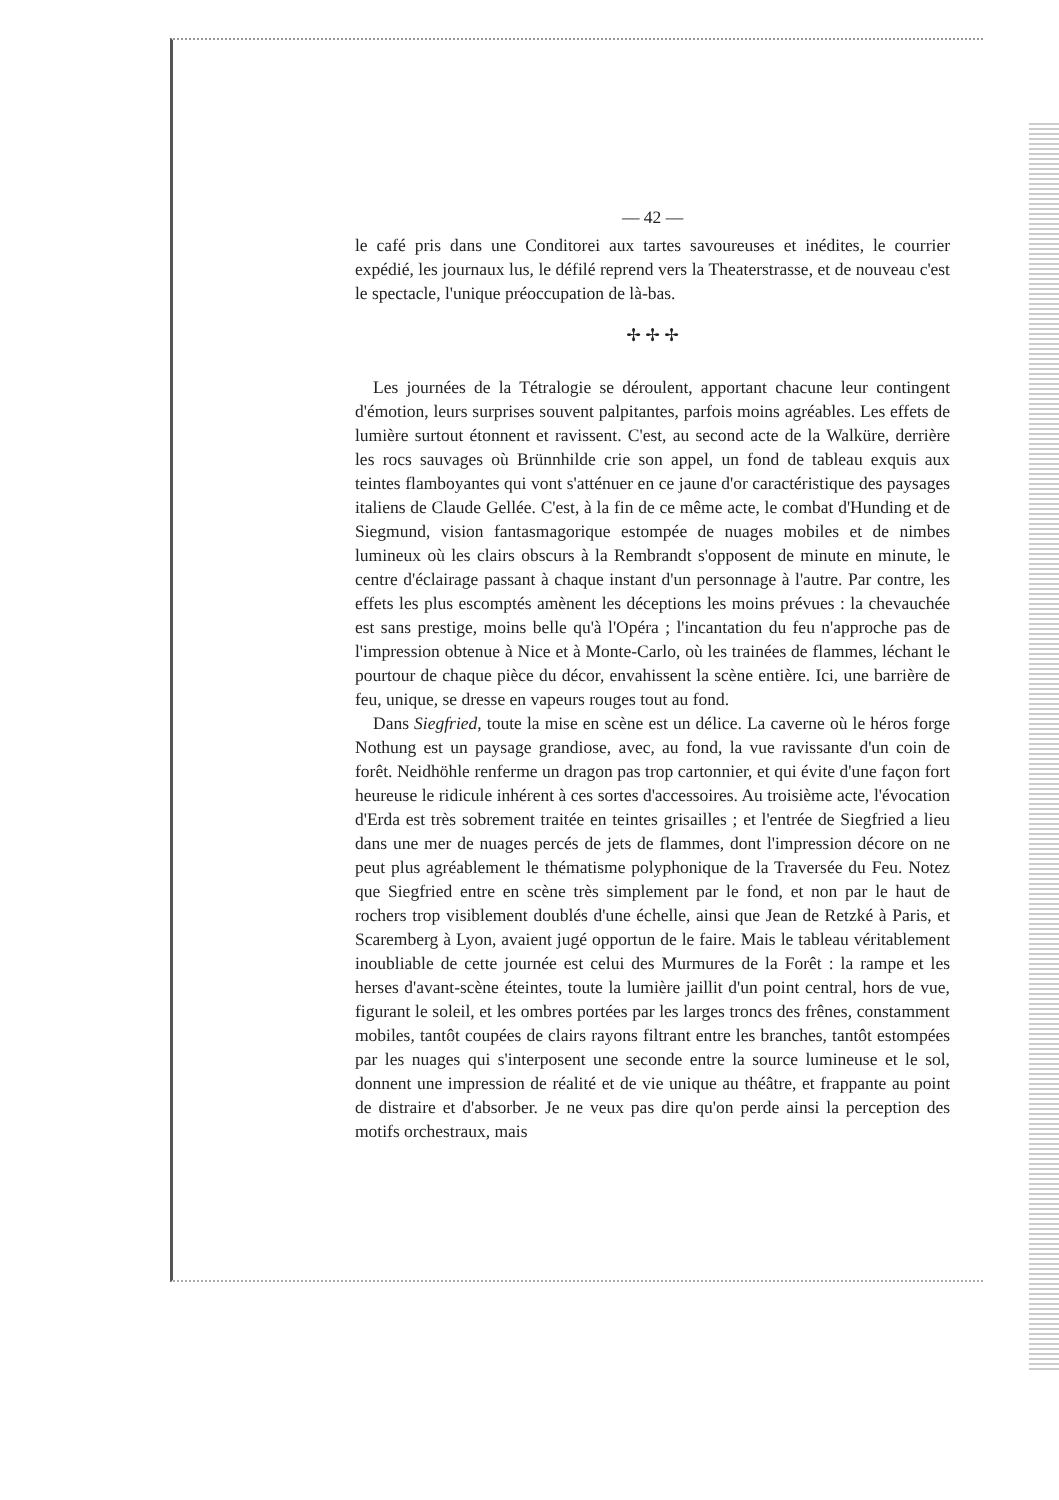— 42 —
le café pris dans une Conditorei aux tartes savoureuses et inédites, le courrier expédié, les journaux lus, le défilé reprend vers la Theaterstrasse, et de nouveau c'est le spectacle, l'unique préoccupation de là-bas.
✢ ✢ ✢
Les journées de la Tétralogie se déroulent, apportant chacune leur contingent d'émotion, leurs surprises souvent palpitantes, parfois moins agréables. Les effets de lumière surtout étonnent et ravissent. C'est, au second acte de la Walküre, derrière les rocs sauvages où Brünnhilde crie son appel, un fond de tableau exquis aux teintes flamboyantes qui vont s'atténuer en ce jaune d'or caractéristique des paysages italiens de Claude Gellée. C'est, à la fin de ce même acte, le combat d'Hunding et de Siegmund, vision fantasmagorique estompée de nuages mobiles et de nimbes lumineux où les clairs obscurs à la Rembrandt s'opposent de minute en minute, le centre d'éclairage passant à chaque instant d'un personnage à l'autre. Par contre, les effets les plus escomptés amènent les déceptions les moins prévues : la chevauchée est sans prestige, moins belle qu'à l'Opéra ; l'incantation du feu n'approche pas de l'impression obtenue à Nice et à Monte-Carlo, où les trainées de flammes, léchant le pourtour de chaque pièce du décor, envahissent la scène entière. Ici, une barrière de feu, unique, se dresse en vapeurs rouges tout au fond.
Dans Siegfried, toute la mise en scène est un délice. La caverne où le héros forge Nothung est un paysage grandiose, avec, au fond, la vue ravissante d'un coin de forêt. Neidhöhle renferme un dragon pas trop cartonnier, et qui évite d'une façon fort heureuse le ridicule inhérent à ces sortes d'accessoires. Au troisième acte, l'évocation d'Erda est très sobrement traitée en teintes grisailles ; et l'entrée de Siegfried a lieu dans une mer de nuages percés de jets de flammes, dont l'impression décore on ne peut plus agréablement le thématisme polyphonique de la Traversée du Feu. Notez que Siegfried entre en scène très simplement par le fond, et non par le haut de rochers trop visiblement doublés d'une échelle, ainsi que Jean de Retzké à Paris, et Scaremberg à Lyon, avaient jugé opportun de le faire. Mais le tableau véritablement inoubliable de cette journée est celui des Murmures de la Forêt : la rampe et les herses d'avant-scène éteintes, toute la lumière jaillit d'un point central, hors de vue, figurant le soleil, et les ombres portées par les larges troncs des frênes, constamment mobiles, tantôt coupées de clairs rayons filtrant entre les branches, tantôt estompées par les nuages qui s'interposent une seconde entre la source lumineuse et le sol, donnent une impression de réalité et de vie unique au théâtre, et frappante au point de distraire et d'absorber. Je ne veux pas dire qu'on perde ainsi la perception des motifs orchestraux, mais